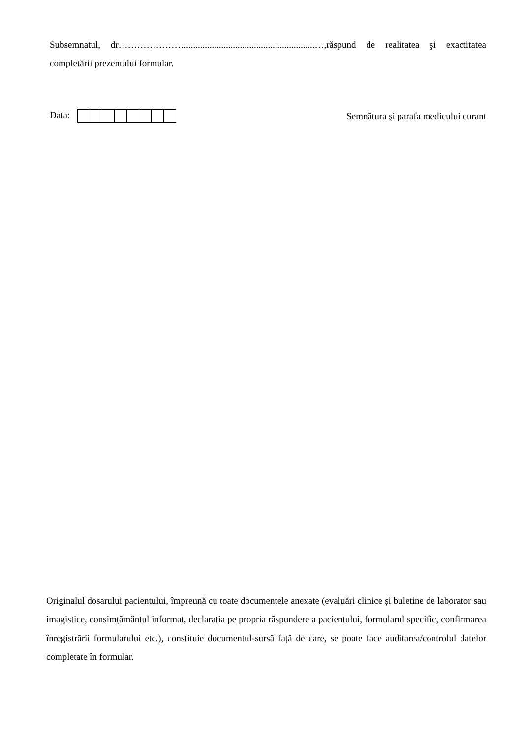Subsemnatul, dr…………………........................................................…,răspund de realitatea şi exactitatea completării prezentului formular.
Data:
Semnătura şi parafa medicului curant
Originalul dosarului pacientului, împreună cu toate documentele anexate (evaluări clinice și buletine de laborator sau imagistice, consimțământul informat, declarația pe propria răspundere a pacientului, formularul specific, confirmarea înregistrării formularului etc.), constituie documentul-sursă față de care, se poate face auditarea/controlul datelor completate în formular.